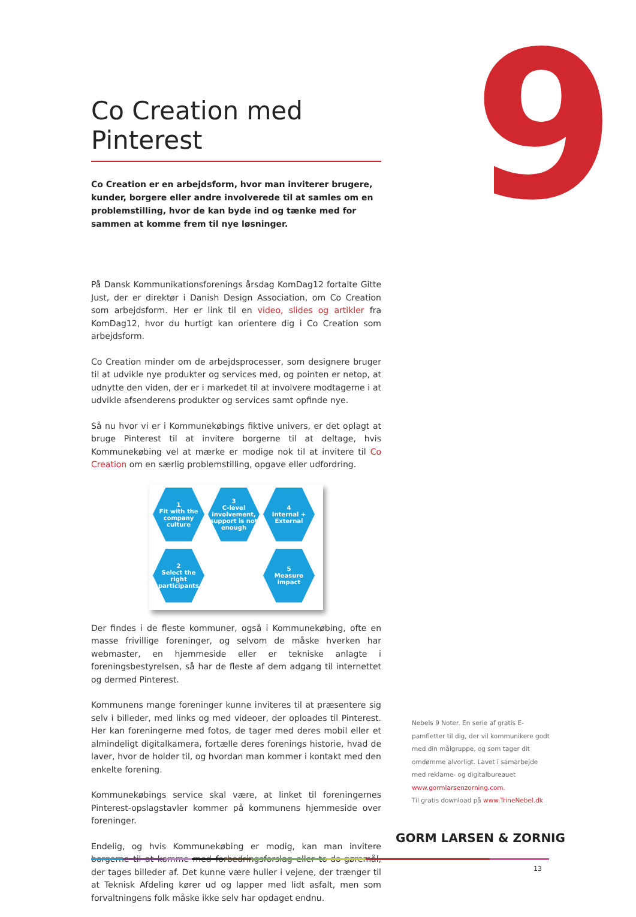9
Co Creation med Pinterest
Co Creation er en arbejdsform, hvor man inviterer brugere, kunder, borgere eller andre involverede til at samles om en problemstilling, hvor de kan byde ind og tænke med for sammen at komme frem til nye løsninger.
På Dansk Kommunikationsforenings årsdag KomDag12 fortalte Gitte Just, der er direktør i Danish Design Association, om Co Creation som arbejdsform. Her er link til en video, slides og artikler fra KomDag12, hvor du hurtigt kan orientere dig i Co Creation som arbejdsform.
Co Creation minder om de arbejdsprocesser, som designere bruger til at udvikle nye produkter og services med, og pointen er netop, at udnytte den viden, der er i markedet til at involvere modtagerne i at udvikle afsenderens produkter og services samt opfinde nye.
Så nu hvor vi er i Kommunekøbings fiktive univers, er det oplagt at bruge Pinterest til at invitere borgerne til at deltage, hvis Kommunekøbing vel at mærke er modige nok til at invitere til Co Creation om en særlig problemstilling, opgave eller udfordring.
1
Fit with the company culture
3
C-level involvement, support is not enough
4
Internal + External
2
Select the right participants
5
Measure impact
Der findes i de fleste kommuner, også i Kommunekøbing, ofte en masse frivillige foreninger, og selvom de måske hverken har webmaster, en hjemmeside eller er tekniske anlagte i foreningsbestyrelsen, så har de fleste af dem adgang til internettet og dermed Pinterest.
Kommunens mange foreninger kunne inviteres til at præsentere sig selv i billeder, med links og med videoer, der oploades til Pinterest. Her kan foreningerne med fotos, de tager med deres mobil eller et almindeligt digitalkamera, fortælle deres forenings historie, hvad de laver, hvor de holder til, og hvordan man kommer i kontakt med den enkelte forening.
Kommunekøbings service skal være, at linket til foreningernes Pinterest-opslagstavler kommer på kommunens hjemmeside over foreninger.
Endelig, og hvis Kommunekøbing er modig, kan man invitere borgerne til at komme med forbedringsforslag eller to-do-gøremål, der tages billeder af. Det kunne være huller i vejene, der trænger til at Teknisk Afdeling kører ud og lapper med lidt asfalt, men som forvaltningens folk måske ikke selv har opdaget endnu.
Nebels 9 Noter. En serie af gratis E-pamfletter til dig, der vil kommunikere godt med din målgruppe, og som tager dit omdømme alvorligt. Lavet i samarbejde med reklame- og digitalbureauet www.gormlarsenzorning.com.
Til gratis download på www.TrineNebel.dk
GORM LARSEN & ZORNIG
13